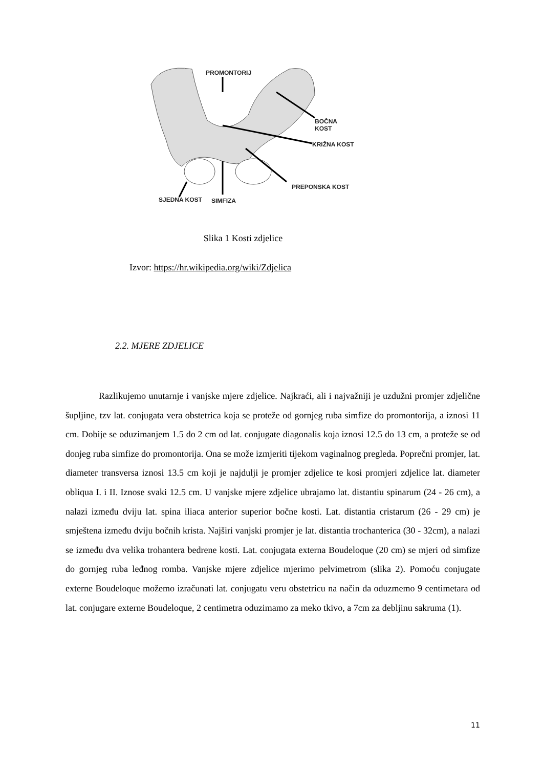PROMONTORIJ
BOČNA KOST
KRIŽNA KOST
PREPONSKA KOST
SJEDNA KOST SIMFIZA
Slika 1 Kosti zdjelice
Izvor: https://hr.wikipedia.org/wiki/Zdjelica
2.2. MJERE ZDJELICE
Razlikujemo unutarnje i vanjske mjere zdjelice. Najkraći, ali i najvažniji je uzdužni promjer zdjelične šupljine, tzv lat. conjugata vera obstetrica koja se proteže od gornjeg ruba simfize do promontorija, a iznosi 11 cm. Dobije se oduzimanjem 1.5 do 2 cm od lat. conjugate diagonalis koja iznosi 12.5 do 13 cm, a proteže se od donjeg ruba simfize do promontorija. Ona se može izmjeriti tijekom vaginalnog pregleda. Poprečni promjer, lat. diameter transversa iznosi 13.5 cm koji je najdulji je promjer zdjelice te kosi promjeri zdjelice lat. diameter obliqua I. i II. Iznose svaki 12.5 cm. U vanjske mjere zdjelice ubrajamo lat. distantiu spinarum (24 - 26 cm), a nalazi između dviju lat. spina iliaca anterior superior bočne kosti. Lat. distantia cristarum (26 - 29 cm) je smještena između dviju bočnih krista. Najširi vanjski promjer je lat. distantia trochanterica (30 - 32cm), a nalazi se između dva velika trohantera bedrene kosti. Lat. conjugata externa Boudeloque (20 cm) se mjeri od simfize do gornjeg ruba leđnog romba. Vanjske mjere zdjelice mjerimo pelvimetrom (slika 2). Pomoću conjugate externe Boudeloque možemo izračunati lat. conjugatu veru obstetricu na način da oduzmemo 9 centimetara od lat. conjugare externe Boudeloque, 2 centimetra oduzimamo za meko tkivo, a 7cm za debljinu sakruma (1).
11